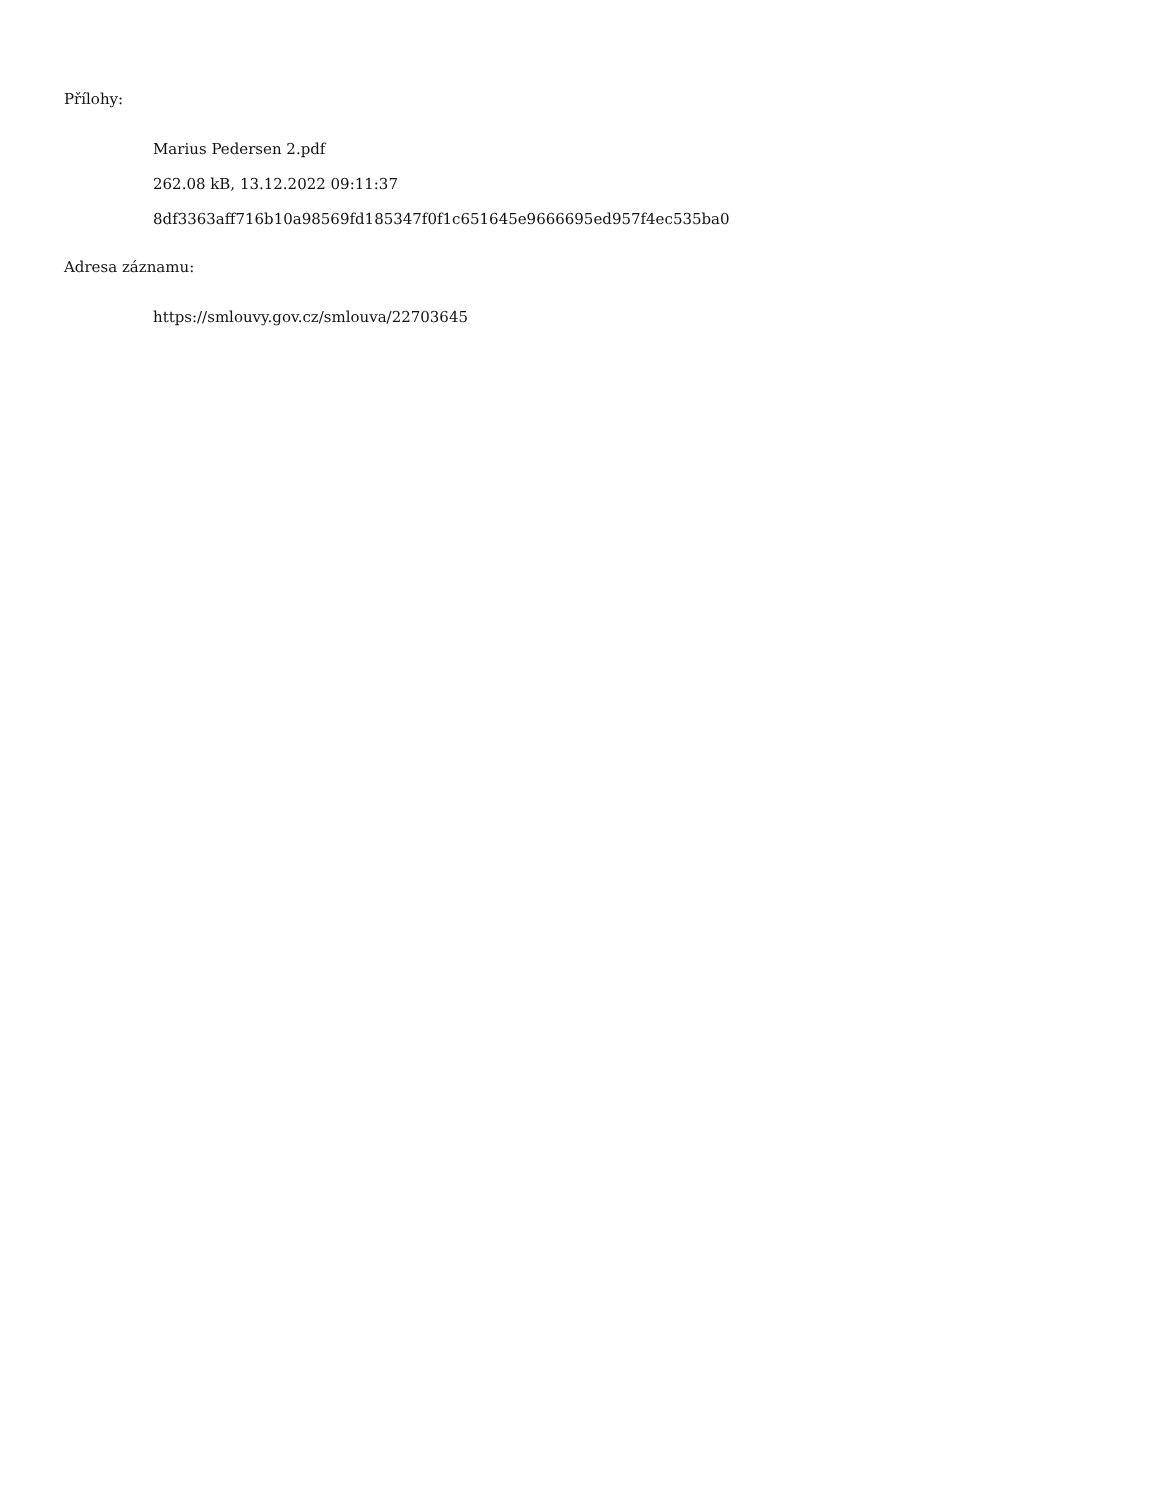Přílohy:
Marius Pedersen 2.pdf
262.08 kB, 13.12.2022 09:11:37
8df3363aff716b10a98569fd185347f0f1c651645e9666695ed957f4ec535ba0
Adresa záznamu:
https://smlouvy.gov.cz/smlouva/22703645